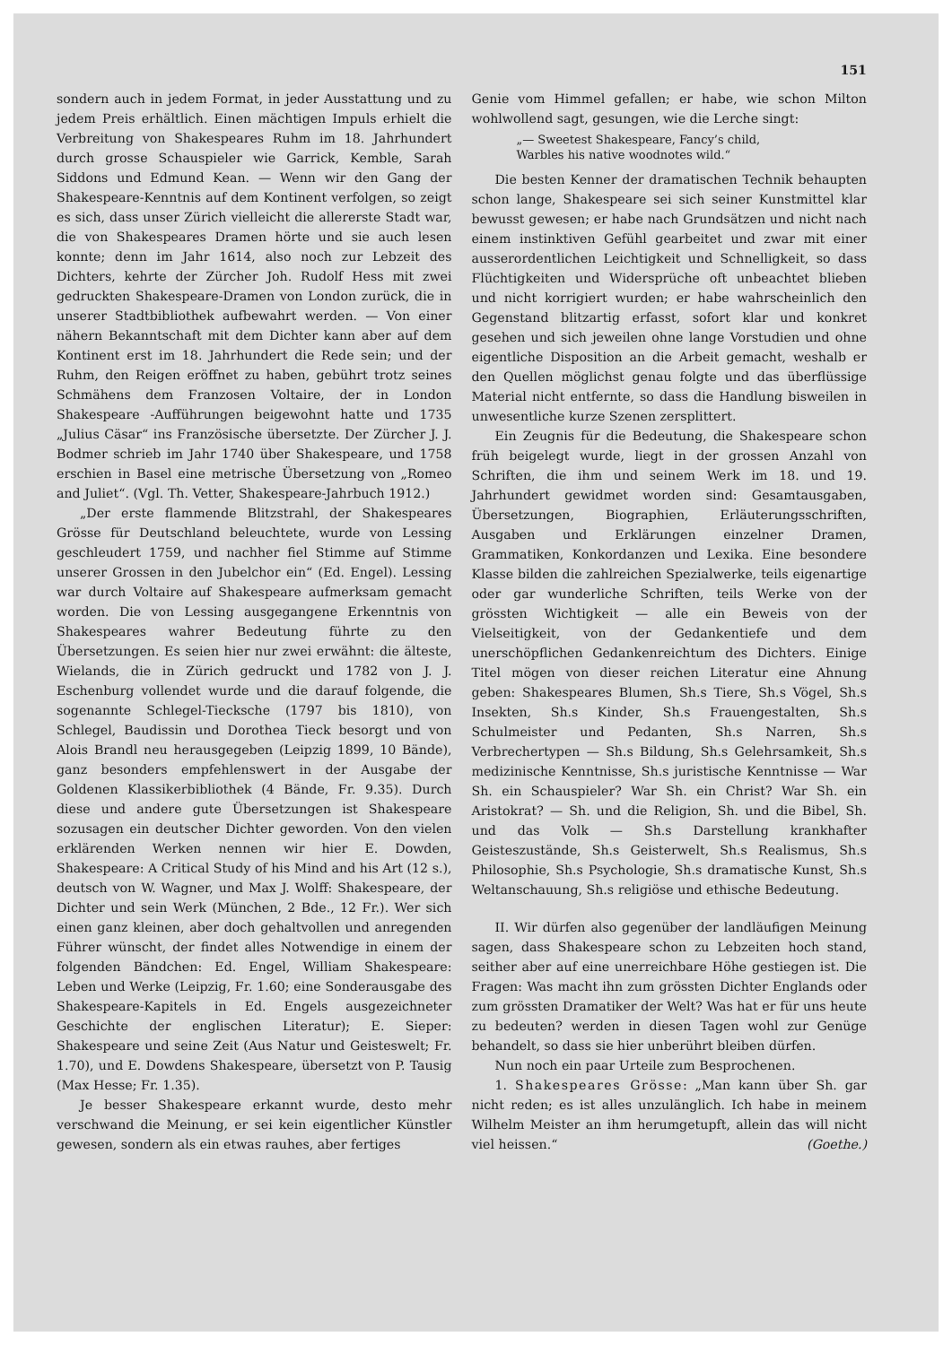151
sondern auch in jedem Format, in jeder Ausstattung und zu jedem Preis erhältlich. Einen mächtigen Impuls erhielt die Verbreitung von Shakespeares Ruhm im 18. Jahrhundert durch grosse Schauspieler wie Garrick, Kemble, Sarah Siddons und Edmund Kean. — Wenn wir den Gang der Shakespeare-Kenntnis auf dem Kontinent verfolgen, so zeigt es sich, dass unser Zürich vielleicht die allererste Stadt war, die von Shakespeares Dramen hörte und sie auch lesen konnte; denn im Jahr 1614, also noch zur Lebzeit des Dichters, kehrte der Zürcher Joh. Rudolf Hess mit zwei gedruckten Shakespeare-Dramen von London zurück, die in unserer Stadtbibliothek aufbewahrt werden. — Von einer nähern Bekanntschaft mit dem Dichter kann aber auf dem Kontinent erst im 18. Jahrhundert die Rede sein; und der Ruhm, den Reigen eröffnet zu haben, gebührt trotz seines Schmähens dem Franzosen Voltaire, der in London Shakespeare -Aufführungen beigewohnt hatte und 1735 „Julius Cäsar“ ins Französische übersetzte. Der Zürcher J. J. Bodmer schrieb im Jahr 1740 über Shakespeare, und 1758 erschien in Basel eine metrische Übersetzung von „Romeo and Juliet“. (Vgl. Th. Vetter, Shakespeare-Jahrbuch 1912.)
„Der erste flammende Blitzstrahl, der Shakespeares Grösse für Deutschland beleuchtete, wurde von Lessing geschleudert 1759, und nachher fiel Stimme auf Stimme unserer Grossen in den Jubelchor ein“ (Ed. Engel). Lessing war durch Voltaire auf Shakespeare aufmerksam gemacht worden. Die von Lessing ausgegangene Erkenntnis von Shakespeares wahrer Bedeutung führte zu den Übersetzungen. Es seien hier nur zwei erwähnt: die älteste, Wielands, die in Zürich gedruckt und 1782 von J. J. Eschenburg vollendet wurde und die darauf folgende, die sogenannte Schlegel-Tiecksche (1797 bis 1810), von Schlegel, Baudissin und Dorothea Tieck besorgt und von Alois Brandl neu herausgegeben (Leipzig 1899, 10 Bände), ganz besonders empfehlenswert in der Ausgabe der Goldenen Klassikerbibliothek (4 Bände, Fr. 9.35). Durch diese und andere gute Übersetzungen ist Shakespeare sozusagen ein deutscher Dichter geworden. Von den vielen erklärenden Werken nennen wir hier E. Dowden, Shakespeare: A Critical Study of his Mind and his Art (12 s.), deutsch von W. Wagner, und Max J. Wolff: Shakespeare, der Dichter und sein Werk (München, 2 Bde., 12 Fr.). Wer sich einen ganz kleinen, aber doch gehaltvollen und anregenden Führer wünscht, der findet alles Notwendige in einem der folgenden Bändchen: Ed. Engel, William Shakespeare: Leben und Werke (Leipzig, Fr. 1.60; eine Sonderausgabe des Shakespeare-Kapitels in Ed. Engels ausgezeichneter Geschichte der englischen Literatur); E. Sieper: Shakespeare und seine Zeit (Aus Natur und Geisteswelt; Fr. 1.70), und E. Dowdens Shakespeare, übersetzt von P. Tausig (Max Hesse; Fr. 1.35).
Je besser Shakespeare erkannt wurde, desto mehr verschwand die Meinung, er sei kein eigentlicher Künstler gewesen, sondern als ein etwas rauhes, aber fertiges
Genie vom Himmel gefallen; er habe, wie schon Milton wohlwollend sagt, gesungen, wie die Lerche singt:
„— Sweetest Shakespeare, Fancy’s child,
Warbles his native woodnotes wild.“
Die besten Kenner der dramatischen Technik behaupten schon lange, Shakespeare sei sich seiner Kunstmittel klar bewusst gewesen; er habe nach Grundsätzen und nicht nach einem instinktiven Gefühl gearbeitet und zwar mit einer ausserordentlichen Leichtigkeit und Schnelligkeit, so dass Flüchtigkeiten und Widersprüche oft unbeachtet blieben und nicht korrigiert wurden; er habe wahrscheinlich den Gegenstand blitzartig erfasst, sofort klar und konkret gesehen und sich jeweilen ohne lange Vorstudien und ohne eigentliche Disposition an die Arbeit gemacht, weshalb er den Quellen möglichst genau folgte und das überflüssige Material nicht entfernte, so dass die Handlung bisweilen in unwesentliche kurze Szenen zersplittert.
Ein Zeugnis für die Bedeutung, die Shakespeare schon früh beigelegt wurde, liegt in der grossen Anzahl von Schriften, die ihm und seinem Werk im 18. und 19. Jahrhundert gewidmet worden sind: Gesamtausgaben, Übersetzungen, Biographien, Erläuterungsschriften, Ausgaben und Erklärungen einzelner Dramen, Grammatiken, Konkordanzen und Lexika. Eine besondere Klasse bilden die zahlreichen Spezialwerke, teils eigenartige oder gar wunderliche Schriften, teils Werke von der grössten Wichtigkeit — alle ein Beweis von der Vielseitigkeit, von der Gedankentiefe und dem unerschöpflichen Gedankenreichtum des Dichters. Einige Titel mögen von dieser reichen Literatur eine Ahnung geben: Shakespeares Blumen, Sh.s Tiere, Sh.s Vögel, Sh.s Insekten, Sh.s Kinder, Sh.s Frauengestalten, Sh.s Schulmeister und Pedanten, Sh.s Narren, Sh.s Verbrechertypen — Sh.s Bildung, Sh.s Gelehrsamkeit, Sh.s medizinische Kenntnisse, Sh.s juristische Kenntnisse — War Sh. ein Schauspieler? War Sh. ein Christ? War Sh. ein Aristokrat? — Sh. und die Religion, Sh. und die Bibel, Sh. und das Volk — Sh.s Darstellung krankhafter Geisteszustände, Sh.s Geisterwelt, Sh.s Realismus, Sh.s Philosophie, Sh.s Psychologie, Sh.s dramatische Kunst, Sh.s Weltanschauung, Sh.s religiöse und ethische Bedeutung.
II. Wir dürfen also gegenüber der landläufigen Meinung sagen, dass Shakespeare schon zu Lebzeiten hoch stand, seither aber auf eine unerreichbare Höhe gestiegen ist. Die Fragen: Was macht ihn zum grössten Dichter Englands oder zum grössten Dramatiker der Welt? Was hat er für uns heute zu bedeuten? werden in diesen Tagen wohl zur Genüge behandelt, so dass sie hier unberührt bleiben dürfen.
Nun noch ein paar Urteile zum Besprochenen.
1. Shakespeares Grösse: „Man kann über Sh. gar nicht reden; es ist alles unzulänglich. Ich habe in meinem Wilhelm Meister an ihm herumgetupft, allein das will nicht viel heissen.“ (Goethe.)